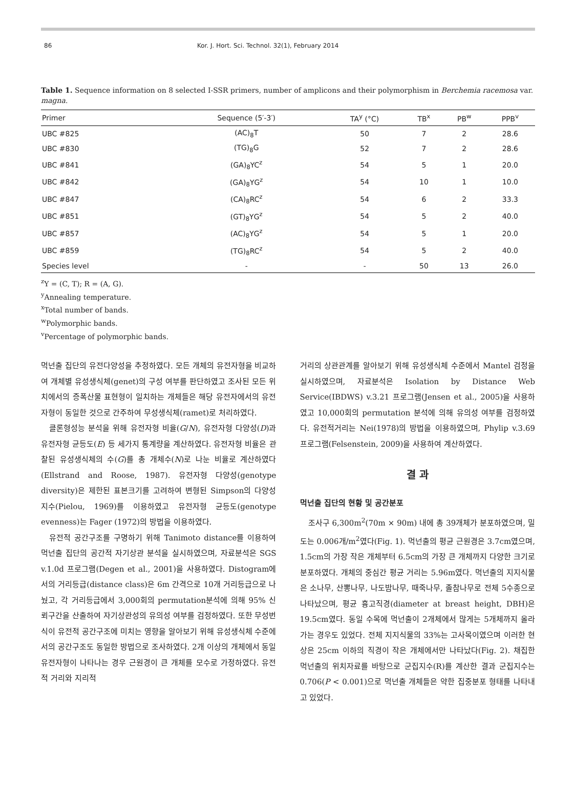86 Kor. J. Hort. Sci. Technol. 32(1), February 2014
Table 1. Sequence information on 8 selected I-SSR primers, number of amplicons and their polymorphism in Berchemia racemosa var. magna.
| Primer | Sequence (5′-3′) | TA<sup>y</sup> (°C) | TB<sup>x</sup> | PB<sup>w</sup> | PPB<sup>v</sup> |
| --- | --- | --- | --- | --- | --- |
| UBC #825 | (AC)<sub>8</sub>T | 50 | 7 | 2 | 28.6 |
| UBC #830 | (TG)<sub>8</sub>G | 52 | 7 | 2 | 28.6 |
| UBC #841 | (GA)<sub>8</sub>YC<sup>z</sup> | 54 | 5 | 1 | 20.0 |
| UBC #842 | (GA)<sub>8</sub>YG<sup>z</sup> | 54 | 10 | 1 | 10.0 |
| UBC #847 | (CA)<sub>8</sub>RC<sup>z</sup> | 54 | 6 | 2 | 33.3 |
| UBC #851 | (GT)<sub>8</sub>YG<sup>z</sup> | 54 | 5 | 2 | 40.0 |
| UBC #857 | (AC)<sub>8</sub>YG<sup>z</sup> | 54 | 5 | 1 | 20.0 |
| UBC #859 | (TG)<sub>8</sub>RC<sup>z</sup> | 54 | 5 | 2 | 40.0 |
| Species level | - | - | 50 | 13 | 26.0 |
<sup>z</sup> Y = (C, T); R = (A, G).
<sup>y</sup> Annealing temperature.
<sup>x</sup> Total number of bands.
<sup>w</sup> Polymorphic bands.
<sup>v</sup> Percentage of polymorphic bands.
먹넌출 집단의 유전다양성을 추정하였다. 모든 개체의 유전자형을 비교하여 개체별 유성생식체(genet)의 구성 여부를 판단하였고 조사된 모든 위치에서의 증폭산물 표현형이 일치하는 개체들은 해당 유전자에서의 유전자형이 동일한 것으로 간주하여 무성생식체(ramet)로 처리하였다.
클론형성능 분석을 위해 유전자형 비율(G/N), 유전자형 다양성(D)과 유전자형 균등도(E) 등 세가지 통계량을 계산하였다. 유전자형 비율은 관찰된 유성생식체의 수(G)를 총 개체수(N)로 나눈 비율로 계산하였다(Ellstrand and Roose, 1987). 유전자형 다양성(genotype diversity)은 제한된 표본크기를 고려하여 변형된 Simpson의 다양성지수(Pielou, 1969)를 이용하였고 유전자형 균등도(genotype evenness)는 Fager (1972)의 방법을 이용하였다.
유전적 공간구조를 구명하기 위해 Tanimoto distance를 이용하여 먹넌출 집단의 공간적 자기상관 분석을 실시하였으며, 자료분석은 SGS v.1.0d 프로그램(Degen et al., 2001)을 사용하였다. Distogram에서의 거리등급(distance class)은 6m 간격으로 10개 거리등급으로 나눴고, 각 거리등급에서 3,000회의 permutation분석에 의해 95% 신뢰구간을 산출하여 자기상관성의 유의성 여부를 검정하였다. 또한 무성번식이 유전적 공간구조에 미치는 영향을 알아보기 위해 유성생식체 수준에서의 공간구조도 동일한 방법으로 조사하였다. 2개 이상의 개체에서 동일 유전자형이 나타나는 경우 근원경이 큰 개체를 모수로 가정하였다. 유전적 거리와 지리적
거리의 상관관계를 알아보기 위해 유성생식체 수준에서 Mantel 검정을 실시하였으며, 자료분석은 Isolation by Distance Web Service(IBDWS) v.3.21 프로그램(Jensen et al., 2005)을 사용하였고 10,000회의 permutation 분석에 의해 유의성 여부를 검정하였다. 유전적거리는 Nei(1978)의 방법을 이용하였으며, Phylip v.3.69 프로그램(Felsenstein, 2009)을 사용하여 계산하였다.
결 과
먹넌출 집단의 현황 및 공간분포
조사구 6,300m<sup>2</sup>(70m × 90m) 내에 총 39개체가 분포하였으며, 밀도는 0.006개/m<sup>2</sup>였다(Fig. 1). 먹넌출의 평균 근원경은 3.7cm였으며, 1.5cm의 가장 작은 개체부터 6.5cm의 가장 큰 개체까지 다양한 크기로 분포하였다. 개체의 중심간 평균 거리는 5.96m였다. 먹넌출의 지지식물은 소나무, 산뽕나무, 나도밤나무, 때죽나무, 졸참나무로 전체 5수종으로 나타났으며, 평균 흉고직경(diameter at breast height, DBH)은 19.5cm였다. 동일 수목에 먹넌출이 2개체에서 많게는 5개체까지 올라가는 경우도 있었다. 전체 지지식물의 33%는 고사목이였으며 이러한 현상은 25cm 이하의 직경이 작은 개체에서만 나타났다(Fig. 2). 채집한 먹넌출의 위치자료를 바탕으로 군집지수(R)를 계산한 결과 군집지수는 0.706(P < 0.001)으로 먹넌출 개체들은 약한 집중분포 형태를 나타내고 있었다.